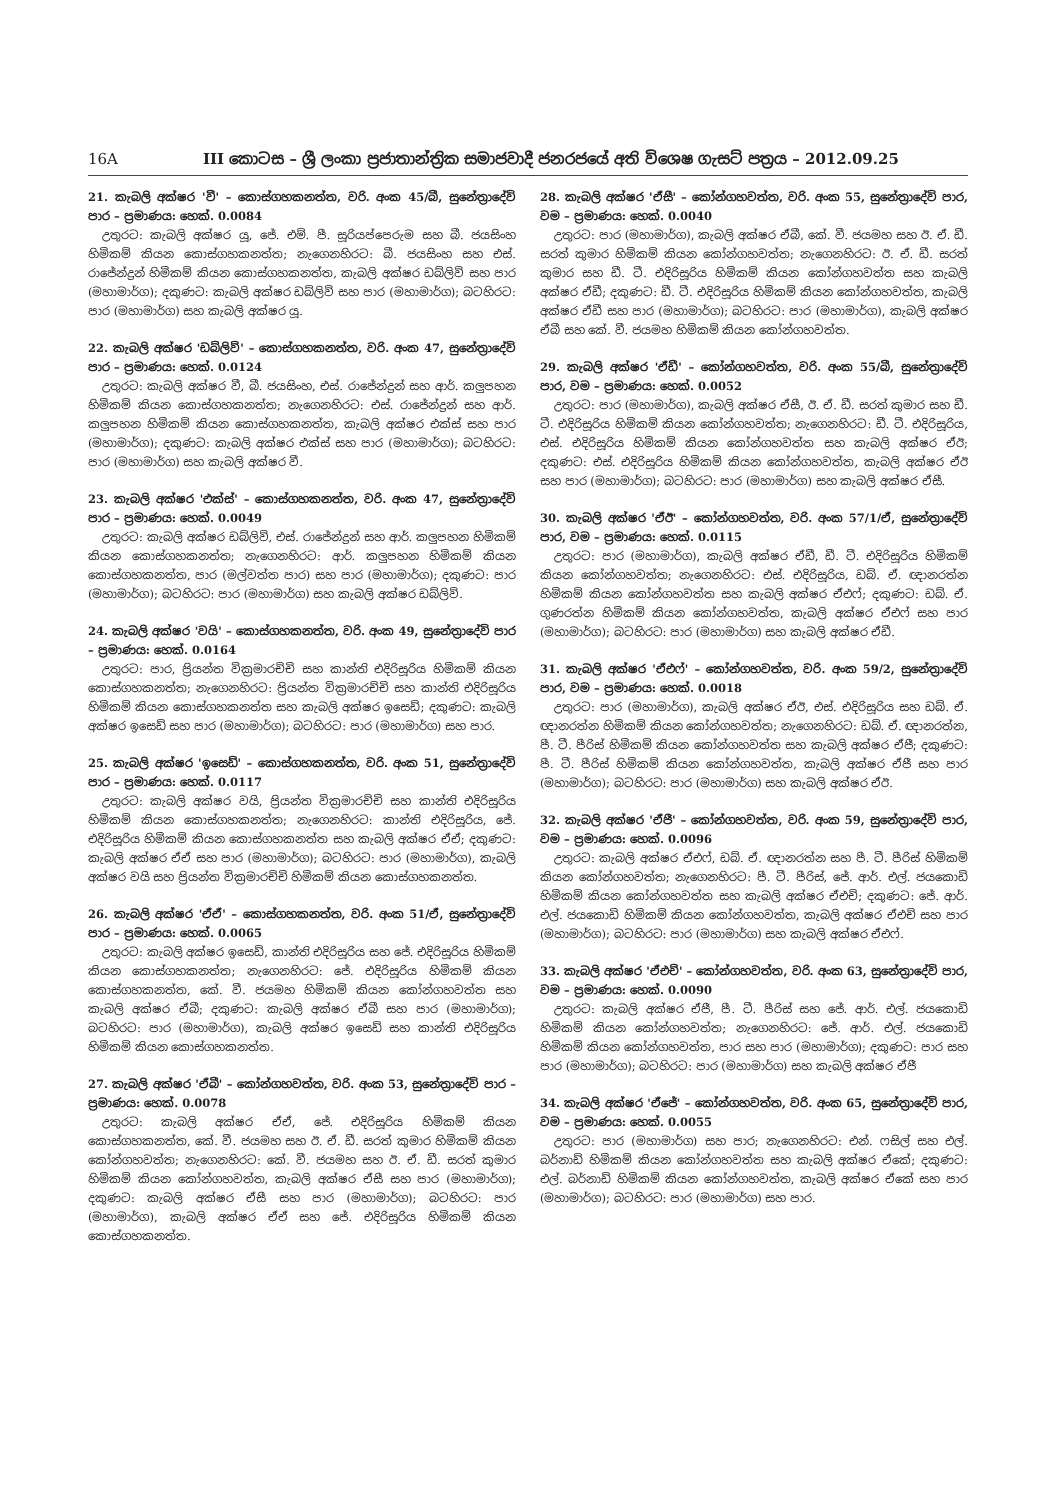16A III කොටස – ශ්‍රී ලංකා ප්‍රජාතාන්ත්‍රික සමාජවාදී ජනරජයේ අති විශෙෂ ගැසට් පත්‍රය – 2012.09.25
21. කැබලි අක්ෂර 'වී' – කොස්ගහකනත්ත, වරි. අංක 45/බී, සුනේත්‍රාදේවි පාර – ප්‍රමාණය: හෙක්. 0.0084
උතුරට: කැබලි අක්ෂර යූ, ජේ. එම්. පී. සූරියප්පෙරුම සහ බී. ජයසිංහ හිමිකම් කියන කොස්ගහකනත්ත; නැගෙනහිරට: බී. ජයසිංහ සහ එස්. රාජේන්ද්‍රන් හිමිකම් කියන කොස්ගහකනත්ත, කැබලි අක්ෂර ඩබ්ලිව් සහ පාර (මහාමාර්ග); දකුණට: කැබලි අක්ෂර ඩබ්ලිව් සහ පාර (මහාමාර්ග); බටහිරට: පාර (මහාමාර්ග) සහ කැබලි අක්ෂර යූ.
22. කැබලි අක්ෂර 'ඩබ්ලිව්' – කොස්ගහකනත්ත, වරි. අංක 47, සුනේත්‍රාදේවි පාර – ප්‍රමාණය: හෙක්. 0.0124
උතුරට: කැබලි අක්ෂර වී, බී. ජයසිංහ, එස්. රාජේන්ද්‍රන් සහ ආර්. කලුපහන හිමිකම් කියන කොස්ගහකනත්ත; නැගෙනහිරට: එස්. රාජේන්ද්‍රන් සහ ආර්. කලුපහන හිමිකම් කියන කොස්ගහකනත්ත, කැබලි අක්ෂර එක්ස් සහ පාර (මහාමාර්ග); දකුණට: කැබලි අක්ෂර එක්ස් සහ පාර (මහාමාර්ග); බටහිරට: පාර (මහාමාර්ග) සහ කැබලි අක්ෂර වී.
23. කැබලි අක්ෂර 'එක්ස්' – කොස්ගහකනත්ත, වරි. අංක 47, සුනේත්‍රාදේවි පාර – ප්‍රමාණය: හෙක්. 0.0049
උතුරට: කැබලි අක්ෂර ඩබ්ලිව්, එස්. රාජේන්ද්‍රන් සහ ආර්. කලුපහන හිමිකම් කියන කොස්ගහකනත්ත; නැගෙනහිරට: ආර්. කලුපහන හිමිකම් කියන කොස්ගහකනත්ත, පාර (මල්වත්ත පාර) සහ පාර (මහාමාර්ග); දකුණට: පාර (මහාමාර්ග); බටහිරට: පාර (මහාමාර්ග) සහ කැබලි අක්ෂර ඩබ්ලිව්.
24. කැබලි අක්ෂර 'වයි' – කොස්ගහකනත්ත, වරි. අංක 49, සුනේත්‍රාදේවි පාර – ප්‍රමාණය: හෙක්. 0.0164
උතුරට: පාර, ප්‍රියන්ත වික්‍රමාරච්චි සහ කාන්ති එදිරිසූරිය හිමිකම් කියන කොස්ගහකනත්ත; නැගෙනහිරට: ප්‍රියන්ත වික්‍රමාරච්චි සහ කාන්ති එදිරිසූරිය හිමිකම් කියන කොස්ගහකනත්ත සහ කැබලි අක්ෂර ඉසෙඩ්; දකුණට: කැබලි අක්ෂර ඉසෙඩ් සහ පාර (මහාමාර්ග); බටහිරට: පාර (මහාමාර්ග) සහ පාර.
25. කැබලි අක්ෂර 'ඉසෙඩ්' – කොස්ගහකනත්ත, වරි. අංක 51, සුනේත්‍රාදේවි පාර – ප්‍රමාණය: හෙක්. 0.0117
උතුරට: කැබලි අක්ෂර වයි, ප්‍රියන්ත වික්‍රමාරච්චි සහ කාන්ති එදිරිසූරිය හිමිකම් කියන කොස්ගහකනත්ත; නැගෙනහිරට: කාන්ති එදිරිසූරිය, ජේ. එදිරිසූරිය හිමිකම් කියන කොස්ගහකනත්ත සහ කැබලි අක්ෂර ඒඒ; දකුණට: කැබලි අක්ෂර ඒඒ සහ පාර (මහාමාර්ග); බටහිරට: පාර (මහාමාර්ග), කැබලි අක්ෂර වයි සහ ප්‍රියන්ත වික්‍රමාරච්චි හිමිකම් කියන කොස්ගහකනත්ත.
26. කැබලි අක්ෂර 'ඒඒ' – කොස්ගහකනත්ත, වරි. අංක 51/ඒ, සුනේත්‍රාදේවි පාර – ප්‍රමාණය: හෙක්. 0.0065
උතුරට: කැබලි අක්ෂර ඉසෙඩ්, කාන්ති එදිරිසූරිය සහ ජේ. එදිරිසූරිය හිමිකම් කියන කොස්ගහකනත්ත; නැගෙනහිරට: ජේ. එදිරිසූරිය හිමිකම් කියන කොස්ගහකනත්ත, කේ. වී. ජයමහ හිමිකම් කියන කෝන්ගහවත්ත සහ කැබලි අක්ෂර ඒබී; දකුණට: කැබලි අක්ෂර ඒබී සහ පාර (මහාමාර්ග); බටහිරට: පාර (මහාමාර්ග), කැබලි අක්ෂර ඉසෙඩ් සහ කාන්ති එදිරිසූරිය හිමිකම් කියන කොස්ගහකනත්ත.
27. කැබලි අක්ෂර 'ඒබී' – කෝන්ගහවත්ත, වරි. අංක 53, සුනේත්‍රාදේවි පාර – ප්‍රමාණය: හෙක්. 0.0078
උතුරට: කැබලි අක්ෂර ඒඒ, ජේ. එදිරිසූරිය හිමිකම් කියන කොස්ගහකනත්ත, කේ. වී. ජයමහ සහ ඊ. ඒ. ඩී. සරත් කුමාර හිමිකම් කියන කෝන්ගහවත්ත; නැගෙනහිරට: කේ. වී. ජයමහ සහ ඊ. ඒ. ඩී. සරත් කුමාර හිමිකම් කියන කෝන්ගහවත්ත, කැබලි අක්ෂර ඒසී සහ පාර (මහාමාර්ග); දකුණට: කැබලි අක්ෂර ඒසී සහ පාර (මහාමාර්ග); බටහිරට: පාර (මහාමාර්ග), කැබලි අක්ෂර ඒඒ සහ ජේ. එදිරිසූරිය හිමිකම් කියන කොස්ගහකනත්ත.
28. කැබලි අක්ෂර 'ඒසී' – කෝන්ගහවත්ත, වරි. අංක 55, සුනේත්‍රාදේවි පාර, වම – ප්‍රමාණය: හෙක්. 0.0040
උතුරට: පාර (මහාමාර්ග), කැබලි අක්ෂර ඒබී, කේ. වී. ජයමහ සහ ඊ. ඒ. ඩී. සරත් කුමාර හිමිකම් කියන කෝන්ගහවත්ත; නැගෙනහිරට: ඊ. ඒ. ඩී. සරත් කුමාර සහ ඩී. ටී. එදිරිසූරිය හිමිකම් කියන කෝන්ගහවත්ත සහ කැබලි අක්ෂර ඒඩී; දකුණට: ඩී. ටී. එදිරිසූරිය හිමිකම් කියන කෝන්ගහවත්ත, කැබලි අක්ෂර ඒඩී සහ පාර (මහාමාර්ග); බටහිරට: පාර (මහාමාර්ග), කැබලි අක්ෂර ඒබී සහ කේ. වී. ජයමහ හිමිකම් කියන කෝන්ගහවත්ත.
29. කැබලි අක්ෂර 'ඒඩී' – කෝන්ගහවත්ත, වරි. අංක 55/බී, සුනේත්‍රාදේවි පාර, වම – ප්‍රමාණය: හෙක්. 0.0052
උතුරට: පාර (මහාමාර්ග), කැබලි අක්ෂර ඒසී, ඊ. ඒ. ඩී. සරත් කුමාර සහ ඩී. ටී. එදිරිසූරිය හිමිකම් කියන කෝන්ගහවත්ත; නැගෙනහිරට: ඩී. ටී. එදිරිසූරිය, එස්. එදිරිසූරිය හිමිකම් කියන කෝන්ගහවත්ත සහ කැබලි අක්ෂර ඒඊ; දකුණට: එස්. එදිරිසූරිය හිමිකම් කියන කෝන්ගහවත්ත, කැබලි අක්ෂර ඒඊ සහ පාර (මහාමාර්ග); බටහිරට: පාර (මහාමාර්ග) සහ කැබලි අක්ෂර ඒසී.
30. කැබලි අක්ෂර 'ඒඊ' – කෝන්ගහවත්ත, වරි. අංක 57/1/ඒ, සුනේත්‍රාදේවි පාර, වම – ප්‍රමාණය: හෙක්. 0.0115
උතුරට: පාර (මහාමාර්ග), කැබලි අක්ෂර ඒඩී, ඩී. ටී. එදිරිසූරිය හිමිකම් කියන කෝන්ගහවත්ත; නැගෙනහිරට: එස්. එදිරිසූරිය, ඩබ්. ඒ. ඥානරත්න හිමිකම් කියන කෝන්ගහවත්ත සහ කැබලි අක්ෂර ඒඑෆ්; දකුණට: ඩබ්. ඒ. ගුණරත්න හිමිකම් කියන කෝන්ගහවත්ත, කැබලි අක්ෂර ඒඑෆ් සහ පාර (මහාමාර්ග); බටහිරට: පාර (මහාමාර්ග) සහ කැබලි අක්ෂර ඒඩී.
31. කැබලි අක්ෂර 'ඒඑෆ්' – කෝන්ගහවත්ත, වරි. අංක 59/2, සුනේත්‍රාදේවි පාර, වම – ප්‍රමාණය: හෙක්. 0.0018
උතුරට: පාර (මහාමාර්ග), කැබලි අක්ෂර ඒඊ, එස්. එදිරිසූරිය සහ ඩබ්. ඒ. ඥානරත්න හිමිකම් කියන කෝන්ගහවත්ත; නැගෙනහිරට: ඩබ්. ඒ. ඥානරත්න, පී. ටී. පීරිස් හිමිකම් කියන කෝන්ගහවත්ත සහ කැබලි අක්ෂර ඒජී; දකුණට: පී. ටී. පීරිස් හිමිකම් කියන කෝන්ගහවත්ත, කැබලි අක්ෂර ඒජී සහ පාර (මහාමාර්ග); බටහිරට: පාර (මහාමාර්ග) සහ කැබලි අක්ෂර ඒඊ.
32. කැබලි අක්ෂර 'ඒජී' – කෝන්ගහවත්ත, වරි. අංක 59, සුනේත්‍රාදේවි පාර, වම – ප්‍රමාණය: හෙක්. 0.0096
උතුරට: කැබලි අක්ෂර ඒඑෆ්, ඩබ්. ඒ. ඥානරත්න සහ පී. ටී. පීරිස් හිමිකම් කියන කෝන්ගහවත්ත; නැගෙනහිරට: පී. ටී. පීරිස්, ජේ. ආර්. එල්. ජයකොඩි හිමිකම් කියන කෝන්ගහවත්ත සහ කැබලි අක්ෂර ඒඑච්; දකුණට: ජේ. ආර්. එල්. ජයකොඩි හිමිකම් කියන කෝන්ගහවත්ත, කැබලි අක්ෂර ඒඑච් සහ පාර (මහාමාර්ග); බටහිරට: පාර (මහාමාර්ග) සහ කැබලි අක්ෂර ඒඑෆ්.
33. කැබලි අක්ෂර 'ඒඑච්' – කෝන්ගහවත්ත, වරි. අංක 63, සුනේත්‍රාදේවි පාර, වම – ප්‍රමාණය: හෙක්. 0.0090
උතුරට: කැබලි අක්ෂර ඒජී, පී. ටී. පීරිස් සහ ජේ. ආර්. එල්. ජයකොඩි හිමිකම් කියන කෝන්ගහවත්ත; නැගෙනහිරට: ජේ. ආර්. එල්. ජයකොඩි හිමිකම් කියන කෝන්ගහවත්ත, පාර සහ පාර (මහාමාර්ග); දකුණට: පාර සහ පාර (මහාමාර්ග); බටහිරට: පාර (මහාමාර්ග) සහ කැබලි අක්ෂර ඒජී
34. කැබලි අක්ෂර 'ඒජේ' – කෝන්ගහවත්ත, වරි. අංක 65, සුනේත්‍රාදේවි පාර, වම – ප්‍රමාණය: හෙක්. 0.0055
උතුරට: පාර (මහාමාර්ග) සහ පාර; නැගෙනහිරට: එන්. ෆසිල් සහ එල්. බර්නාඩ් හිමිකම් කියන කෝන්ගහවත්ත සහ කැබලි අක්ෂර ඒකේ; දකුණට: එල්. බර්නාඩ් හිමිකම් කියන කෝන්ගහවත්ත, කැබලි අක්ෂර ඒකේ සහ පාර (මහාමාර්ග); බටහිරට: පාර (මහාමාර්ග) සහ පාර.